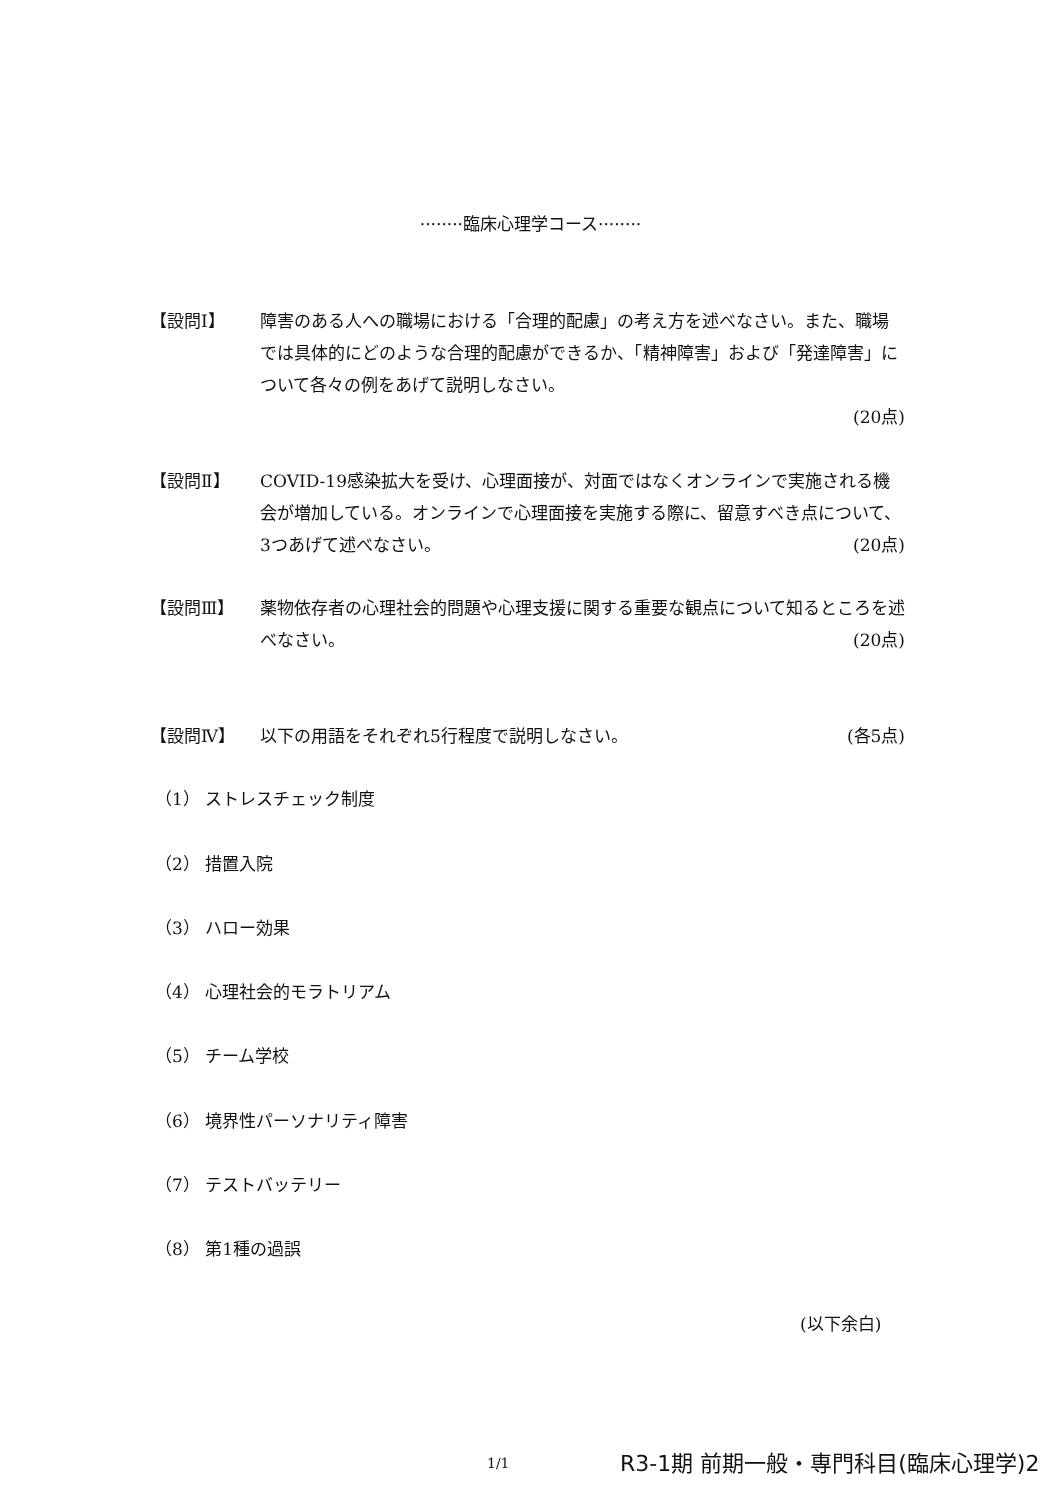········臨床心理学コース········
【設問Ⅰ】 障害のある人への職場における「合理的配慮」の考え方を述べなさい。また、職場では具体的にどのような合理的配慮ができるか、「精神障害」および「発達障害」について各々の例をあげて説明しなさい。
(20点)
【設問Ⅱ】 COVID-19感染拡大を受け、心理面接が、対面ではなくオンラインで実施される機会が増加している。オンラインで心理面接を実施する際に、留意すべき点について、3つあげて述べなさい。 (20点)
【設問Ⅲ】 薬物依存者の心理社会的問題や心理支援に関する重要な観点について知るところを述べなさい。 (20点)
【設問Ⅳ】 以下の用語をそれぞれ5行程度で説明しなさい。 (各5点)
（1） ストレスチェック制度
（2） 措置入院
（3） ハロー効果
（4） 心理社会的モラトリアム
（5） チーム学校
（6） 境界性パーソナリティ障害
（7） テストバッテリー
（8） 第1種の過誤
(以下余白)
1/1
R3-1期 前期一般・専門科目(臨床心理学)2